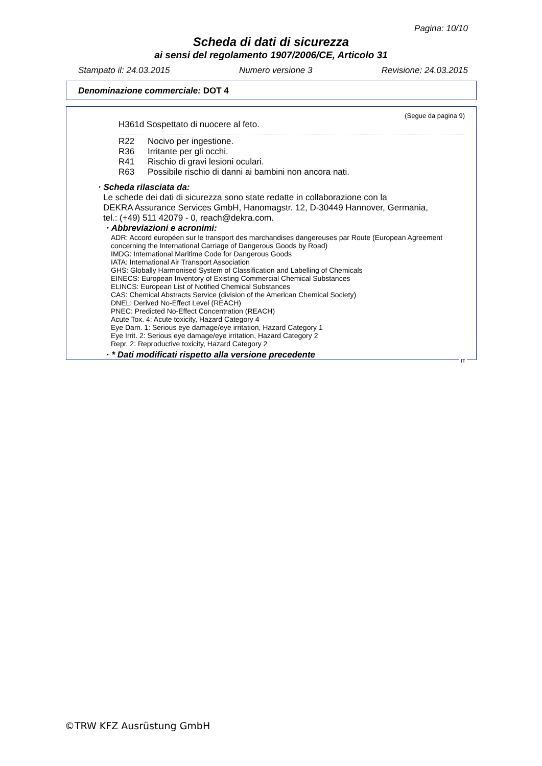Pagina: 10/10
Scheda di dati di sicurezza
ai sensi del regolamento 1907/2006/CE, Articolo 31
Stampato il: 24.03.2015 Numero versione 3 Revisione: 24.03.2015
Denominazione commerciale: DOT 4
(Segue da pagina 9)
H361d Sospettato di nuocere al feto.
R22 Nocivo per ingestione.
R36 Irritante per gli occhi.
R41 Rischio di gravi lesioni oculari.
R63 Possibile rischio di danni ai bambini non ancora nati.
· Scheda rilasciata da:
Le schede dei dati di sicurezza sono state redatte in collaborazione con la
DEKRA Assurance Services GmbH, Hanomagstr. 12, D-30449 Hannover, Germania,
tel.: (+49) 511 42079 - 0, reach@dekra.com.
· Abbreviazioni e acronimi:
ADR: Accord européen sur le transport des marchandises dangereuses par Route (European Agreement concerning the International Carriage of Dangerous Goods by Road)
IMDG: International Maritime Code for Dangerous Goods
IATA: International Air Transport Association
GHS: Globally Harmonised System of Classification and Labelling of Chemicals
EINECS: European Inventory of Existing Commercial Chemical Substances
ELINCS: European List of Notified Chemical Substances
CAS: Chemical Abstracts Service (division of the American Chemical Society)
DNEL: Derived No-Effect Level (REACH)
PNEC: Predicted No-Effect Concentration (REACH)
Acute Tox. 4: Acute toxicity, Hazard Category 4
Eye Dam. 1: Serious eye damage/eye irritation, Hazard Category 1
Eye Irrit. 2: Serious eye damage/eye irritation, Hazard Category 2
Repr. 2: Reproductive toxicity, Hazard Category 2
· * Dati modificati rispetto alla versione precedente
IT
©TRW KFZ Ausrüstung GmbH